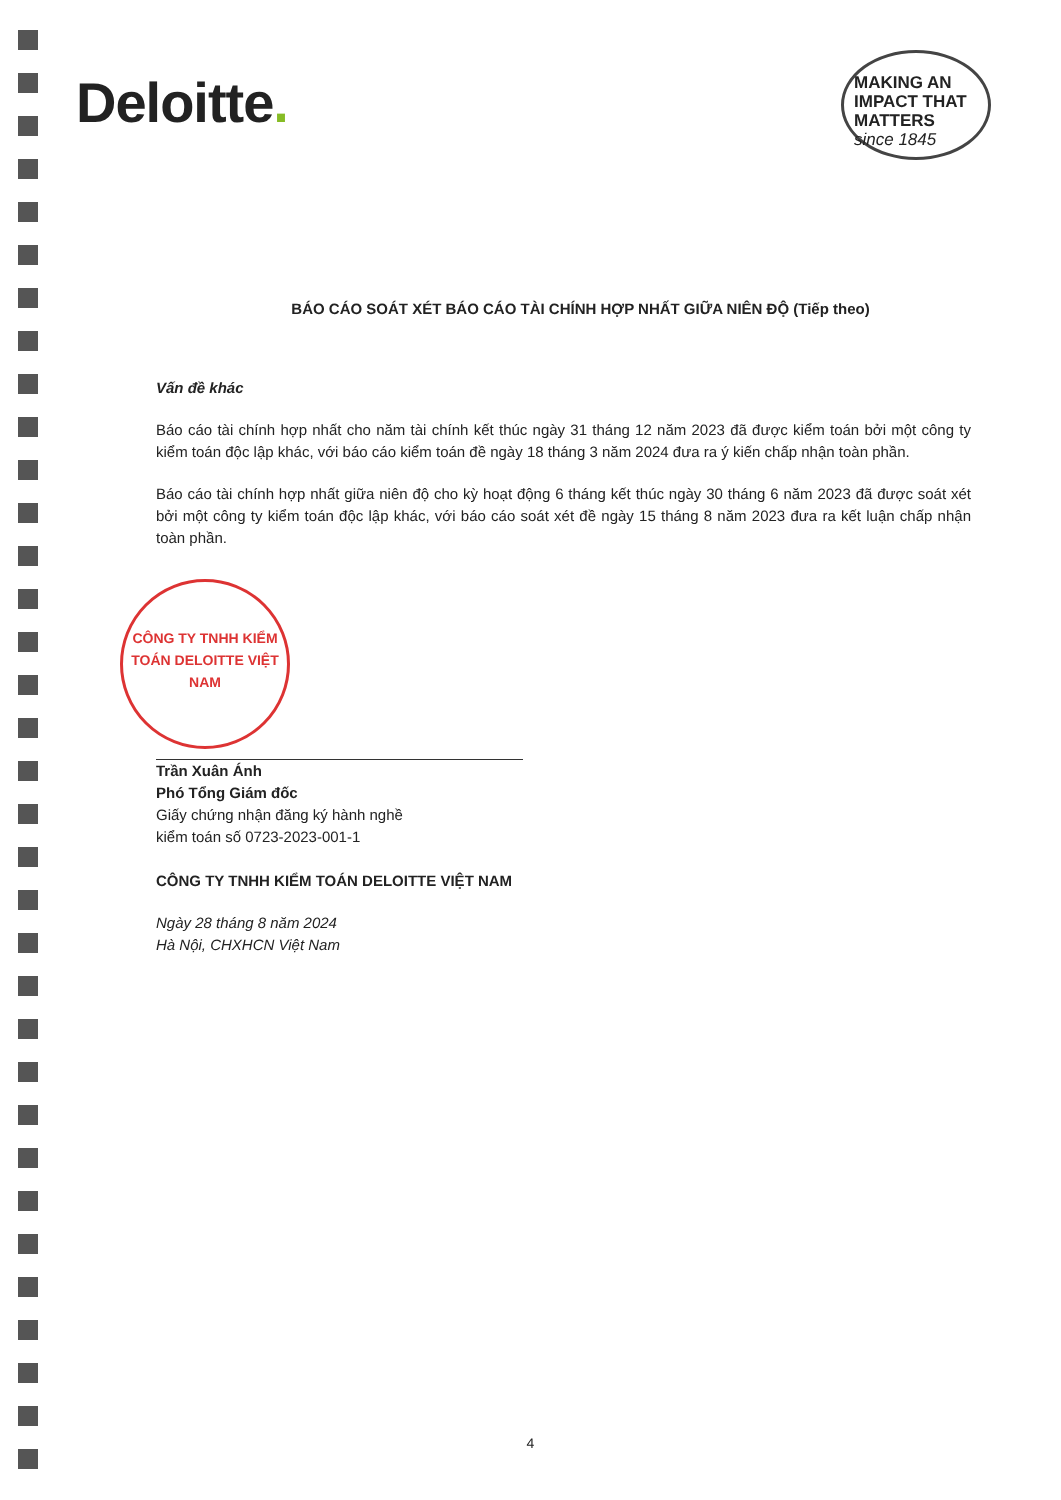Deloitte.
MAKING AN IMPACT THAT MATTERS since 1845
BÁO CÁO SOÁT XÉT BÁO CÁO TÀI CHÍNH HỢP NHẤT GIỮA NIÊN ĐỘ (Tiếp theo)
Vấn đề khác
Báo cáo tài chính hợp nhất cho năm tài chính kết thúc ngày 31 tháng 12 năm 2023 đã được kiểm toán bởi một công ty kiểm toán độc lập khác, với báo cáo kiểm toán đề ngày 18 tháng 3 năm 2024 đưa ra ý kiến chấp nhận toàn phần.
Báo cáo tài chính hợp nhất giữa niên độ cho kỳ hoạt động 6 tháng kết thúc ngày 30 tháng 6 năm 2023 đã được soát xét bởi một công ty kiểm toán độc lập khác, với báo cáo soát xét đề ngày 15 tháng 8 năm 2023 đưa ra kết luận chấp nhận toàn phần.
CÔNG TY TNHH KIỂM TOÁN DELOITTE VIỆT NAM
Trần Xuân Ánh
Phó Tổng Giám đốc
Giấy chứng nhận đăng ký hành nghề
kiểm toán số 0723-2023-001-1
CÔNG TY TNHH KIỂM TOÁN DELOITTE VIỆT NAM
Ngày 28 tháng 8 năm 2024
Hà Nội, CHXHCN Việt Nam
4